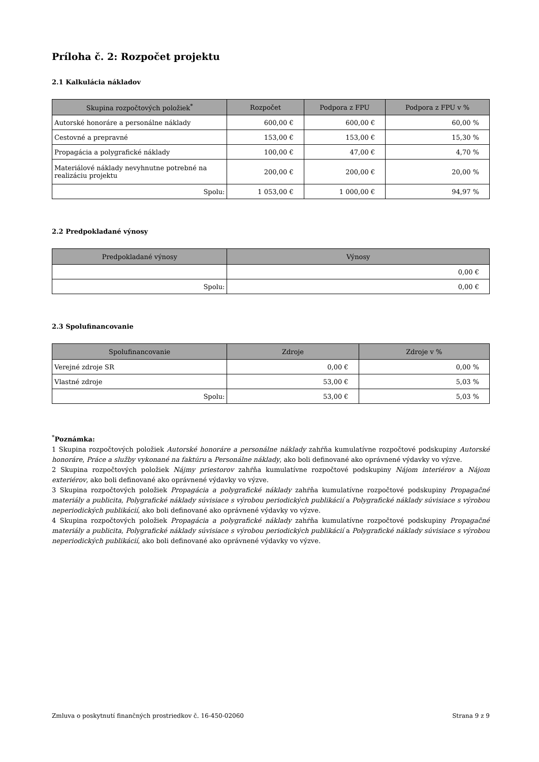Príloha č. 2: Rozpočet projektu
2.1 Kalkulácia nákladov
| Skupina rozpočtových položiek<sup>*</sup> | Rozpočet | Podpora z FPU | Podpora z FPU v % |
| --- | --- | --- | --- |
| Autorské honoráre a personálne náklady | 600,00 € | 600,00 € | 60,00 % |
| Cestovné a prepravné | 153,00 € | 153,00 € | 15,30 % |
| Propagácia a polygrafické náklady | 100,00 € | 47,00 € | 4,70 % |
| Materiálové náklady nevyhnutne potrebné na realizáciu projektu | 200,00 € | 200,00 € | 20,00 % |
| Spolu: | 1 053,00 € | 1 000,00 € | 94,97 % |
2.2 Predpokladané výnosy
| Predpokladané výnosy | Výnosy |
| --- | --- |
| | 0,00 € |
| Spolu: | 0,00 € |
2.3 Spolufinancovanie
| Spolufinancovanie | Zdroje | Zdroje v % |
| --- | --- | --- |
| Verejné zdroje SR | 0,00 € | 0,00 % |
| Vlastné zdroje | 53,00 € | 5,03 % |
| Spolu: | 53,00 € | 5,03 % |
<sup>*</sup> Poznámka:
1 Skupina rozpočtových položiek Autorské honoráre a personálne náklady zahŕňa kumulatívne rozpočtové podskupiny Autorské honoráre, Práce a služby vykonané na faktúru a Personálne náklady, ako boli definované ako oprávnené výdavky vo výzve.
2 Skupina rozpočtových položiek Nájmy priestorov zahŕňa kumulatívne rozpočtové podskupiny Nájom interiérov a Nájom exteriérov, ako boli definované ako oprávnené výdavky vo výzve.
3 Skupina rozpočtových položiek Propagácia a polygrafické náklady zahŕňa kumulatívne rozpočtové podskupiny Propagačné materiály a publicita, Polygrafické náklady súvisiace s výrobou periodických publikácií a Polygrafické náklady súvisiace s výrobou neperiodických publikácií, ako boli definované ako oprávnené výdavky vo výzve.
4 Skupina rozpočtových položiek Propagácia a polygrafické náklady zahŕňa kumulatívne rozpočtové podskupiny Propagačné materiály a publicita, Polygrafické náklady súvisiace s výrobou periodických publikácií a Polygrafické náklady súvisiace s výrobou neperiodických publikácií, ako boli definované ako oprávnené výdavky vo výzve.
Zmluva o poskytnutí finančných prostriedkov č. 16-450-02060 Strana 9 z 9